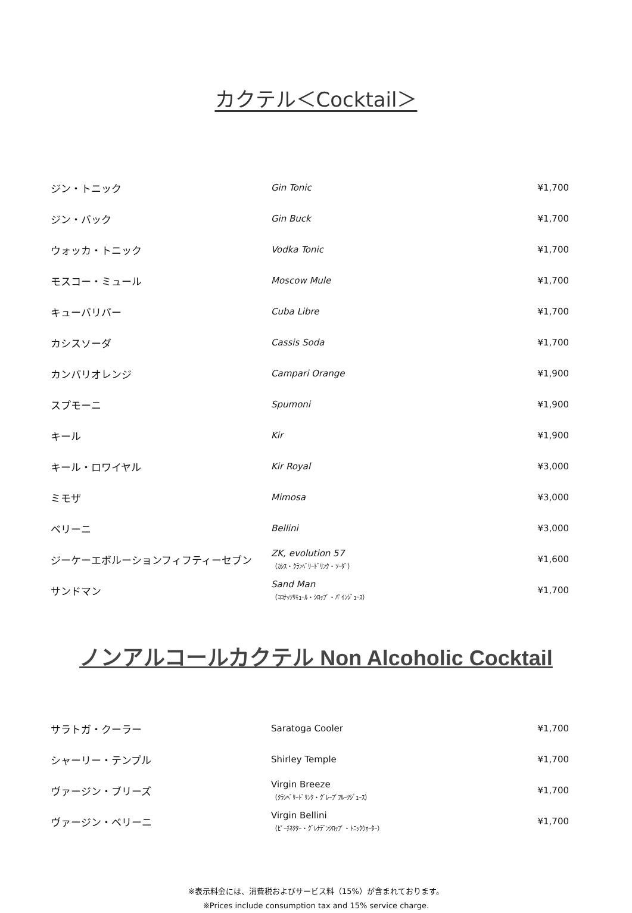カクテル＜Cocktail＞
| ジン・トニック | Gin Tonic | ¥1,700 |
| ジン・バック | Gin Buck | ¥1,700 |
| ウォッカ・トニック | Vodka Tonic | ¥1,700 |
| モスコー・ミュール | Moscow Mule | ¥1,700 |
| キューバリバー | Cuba Libre | ¥1,700 |
| カシスソーダ | Cassis Soda | ¥1,700 |
| カンパリオレンジ | Campari Orange | ¥1,900 |
| スプモーニ | Spumoni | ¥1,900 |
| キール | Kir | ¥1,900 |
| キール・ロワイヤル | Kir Royal | ¥3,000 |
| ミモザ | Mimosa | ¥3,000 |
| ベリーニ | Bellini | ¥3,000 |
| ジーケーエボルーションフィフティーセブン | ZK, evolution 57 （ｶｼｽ・ｸﾗﾝﾍﾞﾘｰﾄﾞﾘﾝｸ・ｿｰﾀﾞ） | ¥1,600 |
| サンドマン | Sand Man （ｺｺﾅｯﾂﾘｷｭｰﾙ・ｼﾛｯﾌﾟ・ﾊﾟｲﾝｼﾞｭｰｽ） | ¥1,700 |
ノンアルコールカクテル Non Alcoholic Cocktail
| サラトガ・クーラー | Saratoga Cooler | ¥1,700 |
| シャーリー・テンプル | Shirley Temple | ¥1,700 |
| ヴァージン・ブリーズ | Virgin Breeze （ｸﾗﾝﾍﾞﾘｰﾄﾞﾘﾝｸ・ｸﾞﾚｰﾌﾟﾌﾙｰﾂｼﾞｭｰｽ） | ¥1,700 |
| ヴァージン・ベリーニ | Virgin Bellini （ﾋﾟｰﾁﾈｸﾀｰ・ｸﾞﾚﾅﾃﾞﾝｼﾛｯﾌﾟ・ﾄﾆｯｸｳｫｰﾀｰ） | ¥1,700 |
※表示料金には、消費税およびサービス料（15%）が含まれております。
※Prices include consumption tax and 15% service charge.